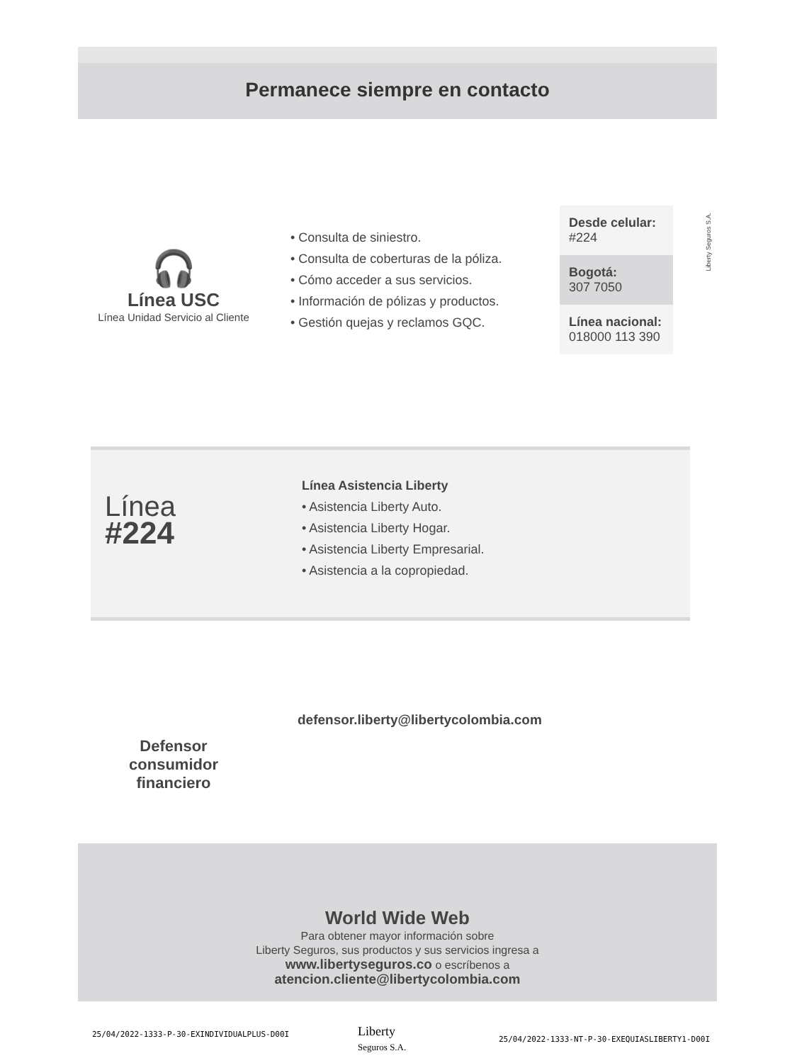Permanece siempre en contacto
🎧
Línea USC
Línea Unidad Servicio al Cliente
• Consulta de siniestro.
• Consulta de coberturas de la póliza.
• Cómo acceder a sus servicios.
• Información de pólizas y productos.
• Gestión quejas y reclamos GQC.
Desde celular:
#224
Bogotá:
307 7050
Línea nacional:
018000 113 390
Liberty Seguros S.A.
Línea
#224
Línea Asistencia Liberty
• Asistencia Liberty Auto.
• Asistencia Liberty Hogar.
• Asistencia Liberty Empresarial.
• Asistencia a la copropiedad.
Defensor consumidor financiero
defensor.liberty@libertycolombia.com
World Wide Web
Para obtener mayor información sobre
Liberty Seguros, sus productos y sus servicios ingresa a
www.libertyseguros.co o escríbenos a
atencion.cliente@libertycolombia.com
25/04/2022-1333-P-30-EXINDIVIDUALPLUS-D00I
Liberty
Seguros S.A.
25/04/2022-1333-NT-P-30-EXEQUIASLIBERTY1-D00I